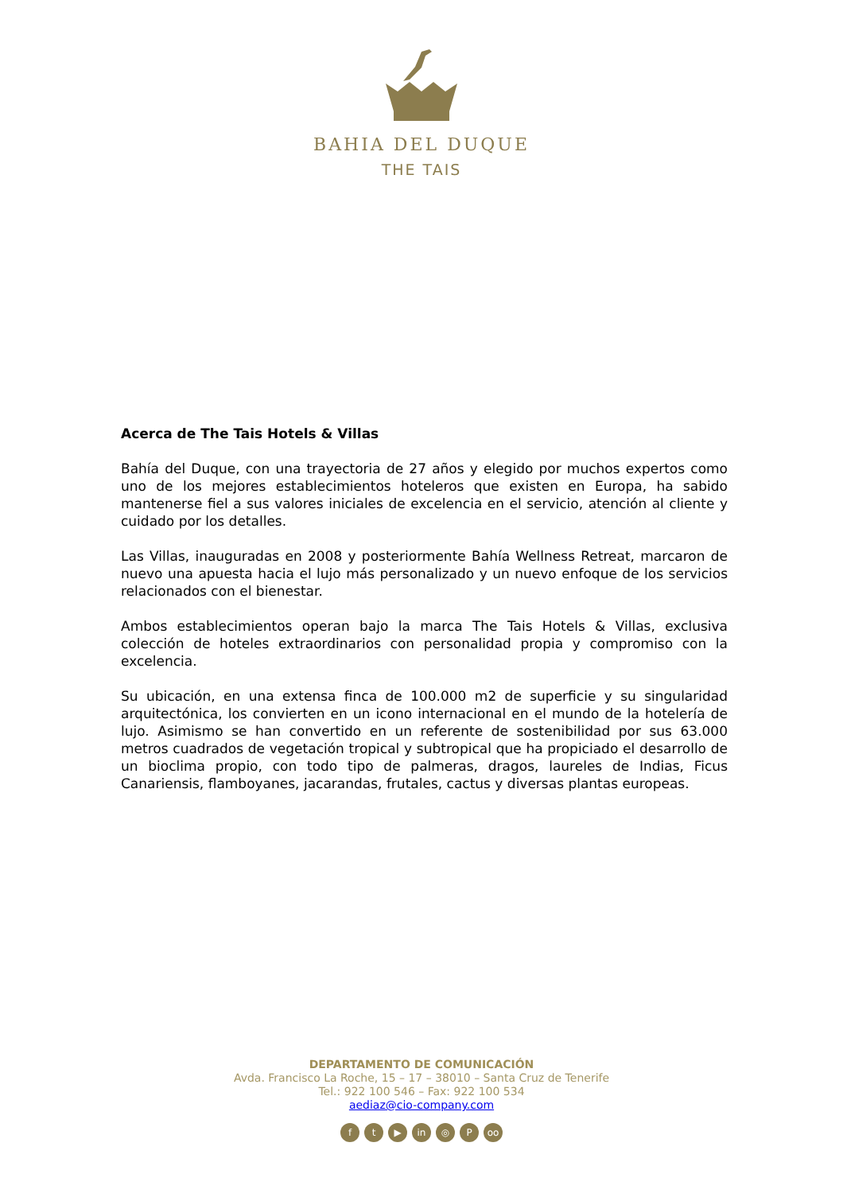BAHIA DEL DUQUE
THE TAIS
Acerca de The Tais Hotels & Villas
Bahía del Duque, con una trayectoria de 27 años y elegido por muchos expertos como uno de los mejores establecimientos hoteleros que existen en Europa, ha sabido mantenerse fiel a sus valores iniciales de excelencia en el servicio, atención al cliente y cuidado por los detalles.
Las Villas, inauguradas en 2008 y posteriormente Bahía Wellness Retreat, marcaron de nuevo una apuesta hacia el lujo más personalizado y un nuevo enfoque de los servicios relacionados con el bienestar.
Ambos establecimientos operan bajo la marca The Tais Hotels & Villas, exclusiva colección de hoteles extraordinarios con personalidad propia y compromiso con la excelencia.
Su ubicación, en una extensa finca de 100.000 m2 de superficie y su singularidad arquitectónica, los convierten en un icono internacional en el mundo de la hotelería de lujo. Asimismo se han convertido en un referente de sostenibilidad por sus 63.000 metros cuadrados de vegetación tropical y subtropical que ha propiciado el desarrollo de un bioclima propio, con todo tipo de palmeras, dragos, laureles de Indias, Ficus Canariensis, flamboyanes, jacarandas, frutales, cactus y diversas plantas europeas.
DEPARTAMENTO DE COMUNICACIÓN
Avda. Francisco La Roche, 15 – 17 – 38010 – Santa Cruz de Tenerife
Tel.: 922 100 546 – Fax: 922 100 534
aediaz@cio-company.com
ft ▶ in ◎ P oo